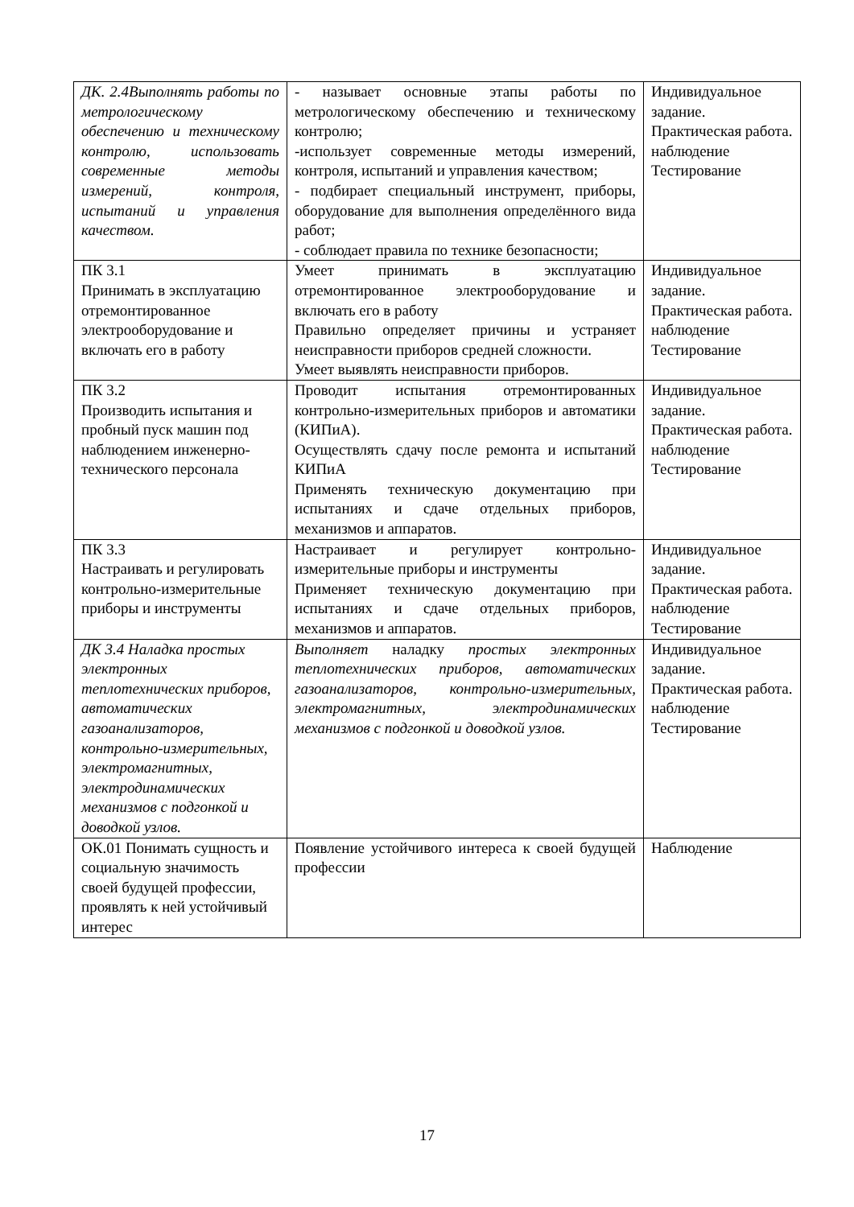| ДК. 2.4Выполнять работы по метрологическому обеспечению и техническому контролю, использовать современные методы измерений, контроля, испытаний и управления качеством. | - называет основные этапы работы по метрологическому обеспечению и техническому контролю; -использует современные методы измерений, контроля, испытаний и управления качеством; - подбирает специальный инструмент, приборы, оборудование для выполнения определённого вида работ; - соблюдает правила по технике безопасности; | Индивидуальное задание. Практическая работа. наблюдение Тестирование |
| ПК 3.1 Принимать в эксплуатацию отремонтированное электрооборудование и включать его в работу | Умеет принимать в эксплуатацию отремонтированное электрооборудование и включать его в работу Правильно определяет причины и устраняет неисправности приборов средней сложности. Умеет выявлять неисправности приборов. | Индивидуальное задание. Практическая работа. наблюдение Тестирование |
| ПК 3.2 Производить испытания и пробный пуск машин под наблюдением инженерно-технического персонала | Проводит испытания отремонтированных контрольно-измерительных приборов и автоматики (КИПиА). Осуществлять сдачу после ремонта и испытаний КИПиА Применять техническую документацию при испытаниях и сдаче отдельных приборов, механизмов и аппаратов. | Индивидуальное задание. Практическая работа. наблюдение Тестирование |
| ПК 3.3 Настраивать и регулировать контрольно-измерительные приборы и инструменты | Настраивает и регулирует контрольно-измерительные приборы и инструменты Применяет техническую документацию при испытаниях и сдаче отдельных приборов, механизмов и аппаратов. | Индивидуальное задание. Практическая работа. наблюдение Тестирование |
| ДК 3.4 Наладка простых электронных теплотехнических приборов, автоматических газоанализаторов, контрольно-измерительных, электромагнитных, электродинамических механизмов с подгонкой и доводкой узлов. | Выполняет наладку простых электронных теплотехнических приборов, автоматических газоанализаторов, контрольно-измерительных, электромагнитных, электродинамических механизмов с подгонкой и доводкой узлов. | Индивидуальное задание. Практическая работа. наблюдение Тестирование |
| ОК.01 Понимать сущность и социальную значимость своей будущей профессии, проявлять к ней устойчивый интерес | Появление устойчивого интереса к своей будущей профессии | Наблюдение |
17